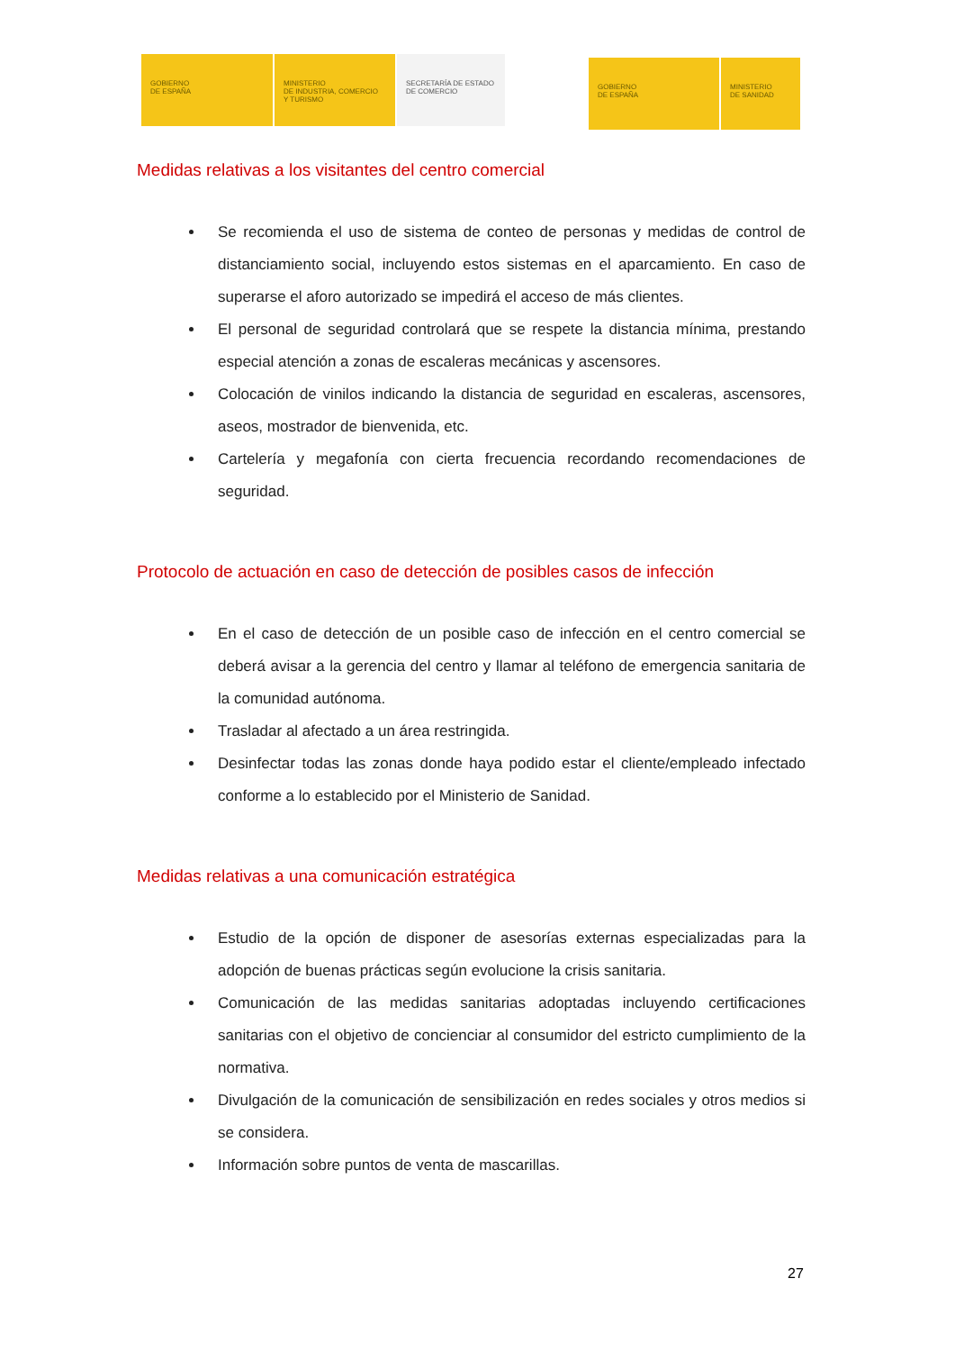GOBIERNO
DE ESPAÑA
MINISTERIO
DE INDUSTRIA, COMERCIO
Y TURISMO
SECRETARÍA DE ESTADO
DE COMERCIO
GOBIERNO
DE ESPAÑA
MINISTERIO
DE SANIDAD
Medidas relativas a los visitantes del centro comercial
Se recomienda el uso de sistema de conteo de personas y medidas de control de distanciamiento social, incluyendo estos sistemas en el aparcamiento. En caso de superarse el aforo autorizado se impedirá el acceso de más clientes.
El personal de seguridad controlará que se respete la distancia mínima, prestando especial atención a zonas de escaleras mecánicas y ascensores.
Colocación de vinilos indicando la distancia de seguridad en escaleras, ascensores, aseos, mostrador de bienvenida, etc.
Cartelería y megafonía con cierta frecuencia recordando recomendaciones de seguridad.
Protocolo de actuación en caso de detección de posibles casos de infección
En el caso de detección de un posible caso de infección en el centro comercial se deberá avisar a la gerencia del centro y llamar al teléfono de emergencia sanitaria de la comunidad autónoma.
Trasladar al afectado a un área restringida.
Desinfectar todas las zonas donde haya podido estar el cliente/empleado infectado conforme a lo establecido por el Ministerio de Sanidad.
Medidas relativas a una comunicación estratégica
Estudio de la opción de disponer de asesorías externas especializadas para la adopción de buenas prácticas según evolucione la crisis sanitaria.
Comunicación de las medidas sanitarias adoptadas incluyendo certificaciones sanitarias con el objetivo de concienciar al consumidor del estricto cumplimiento de la normativa.
Divulgación de la comunicación de sensibilización en redes sociales y otros medios si se considera.
Información sobre puntos de venta de mascarillas.
27